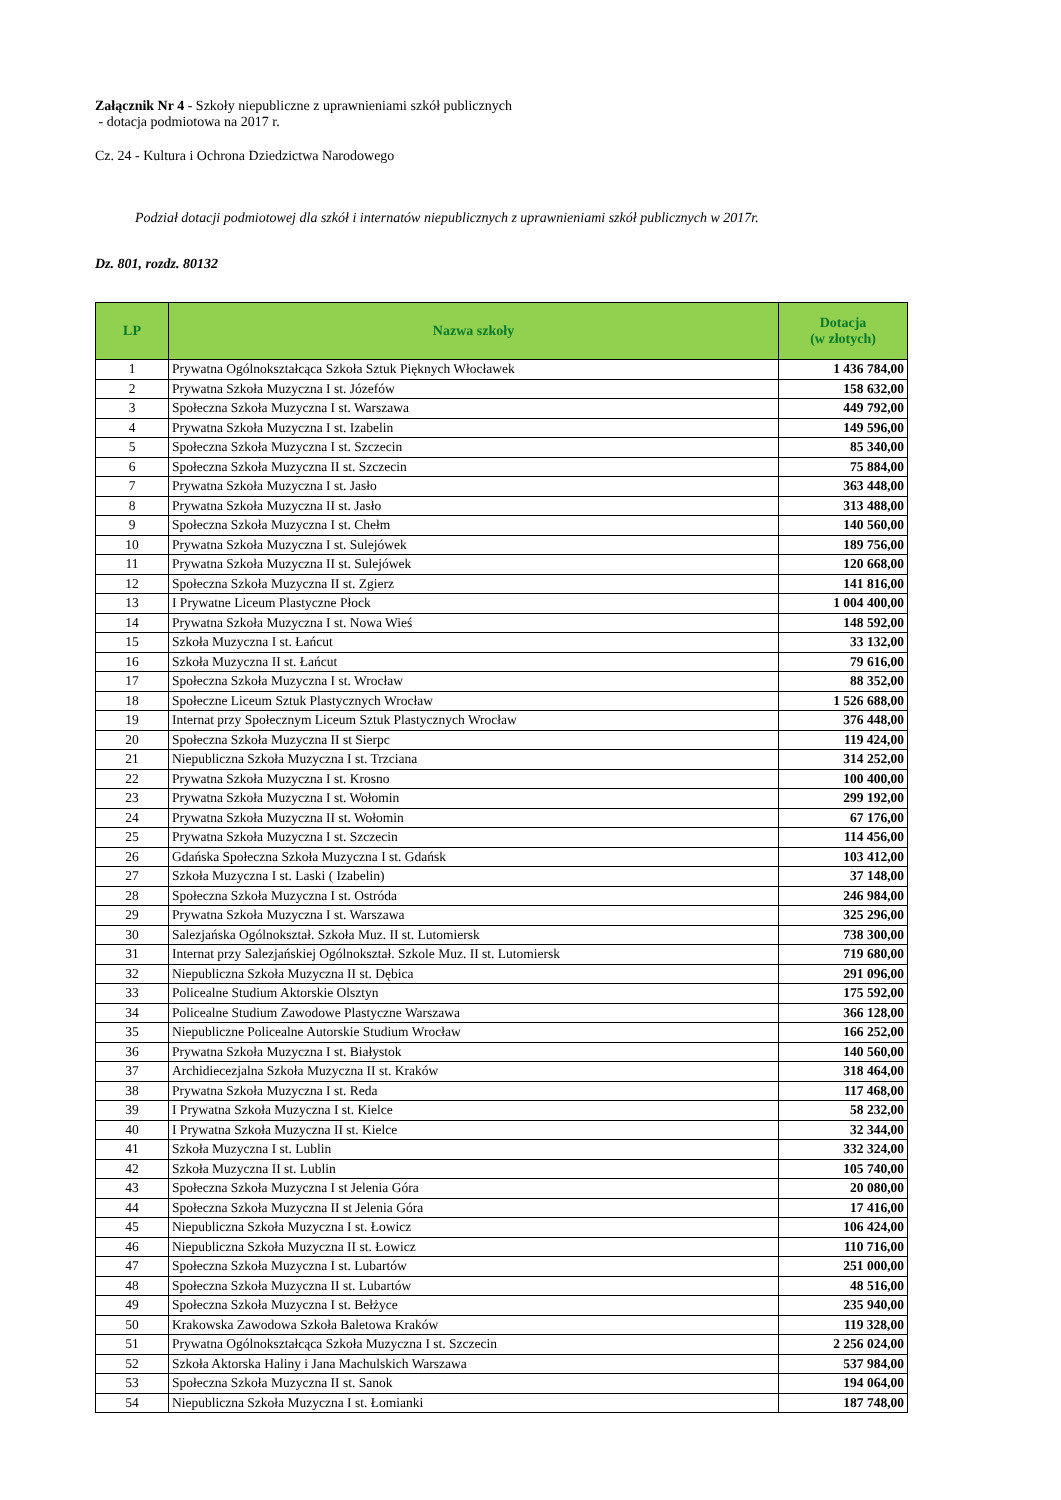Załącznik Nr 4 - Szkoły niepubliczne z uprawnieniami szkół publicznych
- dotacja podmiotowa na 2017 r.
Cz. 24 - Kultura i Ochrona Dziedzictwa Narodowego
Podział dotacji podmiotowej dla szkół i internatów niepublicznych z uprawnieniami szkół publicznych w 2017r.
Dz. 801, rozdz. 80132
| LP | Nazwa szkoły | Dotacja (w złotych) |
| --- | --- | --- |
| 1 | Prywatna Ogólnokształcąca Szkoła Sztuk Pięknych Włocławek | 1 436 784,00 |
| 2 | Prywatna Szkoła Muzyczna I st. Józefów | 158 632,00 |
| 3 | Społeczna Szkoła Muzyczna I st. Warszawa | 449 792,00 |
| 4 | Prywatna Szkoła Muzyczna I st. Izabelin | 149 596,00 |
| 5 | Społeczna Szkoła Muzyczna I st. Szczecin | 85 340,00 |
| 6 | Społeczna Szkoła Muzyczna II st. Szczecin | 75 884,00 |
| 7 | Prywatna Szkoła Muzyczna I st. Jasło | 363 448,00 |
| 8 | Prywatna Szkoła Muzyczna II st. Jasło | 313 488,00 |
| 9 | Społeczna Szkoła Muzyczna I st. Chełm | 140 560,00 |
| 10 | Prywatna Szkoła Muzyczna I st. Sulejówek | 189 756,00 |
| 11 | Prywatna Szkoła Muzyczna II st. Sulejówek | 120 668,00 |
| 12 | Społeczna Szkoła Muzyczna II st. Zgierz | 141 816,00 |
| 13 | I Prywatne Liceum Plastyczne Płock | 1 004 400,00 |
| 14 | Prywatna Szkoła Muzyczna I st. Nowa Wieś | 148 592,00 |
| 15 | Szkoła Muzyczna I st. Łańcut | 33 132,00 |
| 16 | Szkoła Muzyczna II st. Łańcut | 79 616,00 |
| 17 | Społeczna Szkoła Muzyczna I st. Wrocław | 88 352,00 |
| 18 | Społeczne Liceum Sztuk Plastycznych Wrocław | 1 526 688,00 |
| 19 | Internat przy Społecznym Liceum Sztuk Plastycznych Wrocław | 376 448,00 |
| 20 | Społeczna Szkoła Muzyczna II st Sierpc | 119 424,00 |
| 21 | Niepubliczna Szkoła Muzyczna I st. Trzciana | 314 252,00 |
| 22 | Prywatna Szkoła Muzyczna I st. Krosno | 100 400,00 |
| 23 | Prywatna Szkoła Muzyczna I st. Wołomin | 299 192,00 |
| 24 | Prywatna Szkoła Muzyczna II st. Wołomin | 67 176,00 |
| 25 | Prywatna Szkoła Muzyczna I st. Szczecin | 114 456,00 |
| 26 | Gdańska Społeczna Szkoła Muzyczna I st. Gdańsk | 103 412,00 |
| 27 | Szkoła Muzyczna I st. Laski ( Izabelin) | 37 148,00 |
| 28 | Społeczna Szkoła Muzyczna I st. Ostróda | 246 984,00 |
| 29 | Prywatna Szkoła Muzyczna I st. Warszawa | 325 296,00 |
| 30 | Salezjańska Ogólnokształ. Szkoła Muz. II st. Lutomiersk | 738 300,00 |
| 31 | Internat przy Salezjańskiej Ogólnokształ. Szkole Muz. II st. Lutomiersk | 719 680,00 |
| 32 | Niepubliczna Szkoła Muzyczna II st. Dębica | 291 096,00 |
| 33 | Policealne Studium Aktorskie Olsztyn | 175 592,00 |
| 34 | Policealne Studium Zawodowe Plastyczne Warszawa | 366 128,00 |
| 35 | Niepubliczne Policealne Autorskie Studium Wrocław | 166 252,00 |
| 36 | Prywatna Szkoła Muzyczna I st. Białystok | 140 560,00 |
| 37 | Archidiecezjalna Szkoła Muzyczna II st. Kraków | 318 464,00 |
| 38 | Prywatna Szkoła Muzyczna I st. Reda | 117 468,00 |
| 39 | I Prywatna Szkoła Muzyczna I st. Kielce | 58 232,00 |
| 40 | I Prywatna Szkoła Muzyczna II st. Kielce | 32 344,00 |
| 41 | Szkoła Muzyczna I st. Lublin | 332 324,00 |
| 42 | Szkoła Muzyczna II st. Lublin | 105 740,00 |
| 43 | Społeczna Szkoła Muzyczna I st Jelenia Góra | 20 080,00 |
| 44 | Społeczna Szkoła Muzyczna II st Jelenia Góra | 17 416,00 |
| 45 | Niepubliczna Szkoła Muzyczna I st. Łowicz | 106 424,00 |
| 46 | Niepubliczna Szkoła Muzyczna II st. Łowicz | 110 716,00 |
| 47 | Społeczna Szkoła Muzyczna I st. Lubartów | 251 000,00 |
| 48 | Społeczna Szkoła Muzyczna II st. Lubartów | 48 516,00 |
| 49 | Społeczna Szkoła Muzyczna I st. Bełżyce | 235 940,00 |
| 50 | Krakowska Zawodowa Szkoła Baletowa Kraków | 119 328,00 |
| 51 | Prywatna Ogólnokształcąca Szkoła Muzyczna I st. Szczecin | 2 256 024,00 |
| 52 | Szkoła Aktorska Haliny i Jana Machulskich Warszawa | 537 984,00 |
| 53 | Społeczna Szkoła Muzyczna II st. Sanok | 194 064,00 |
| 54 | Niepubliczna Szkoła Muzyczna I st. Łomianki | 187 748,00 |